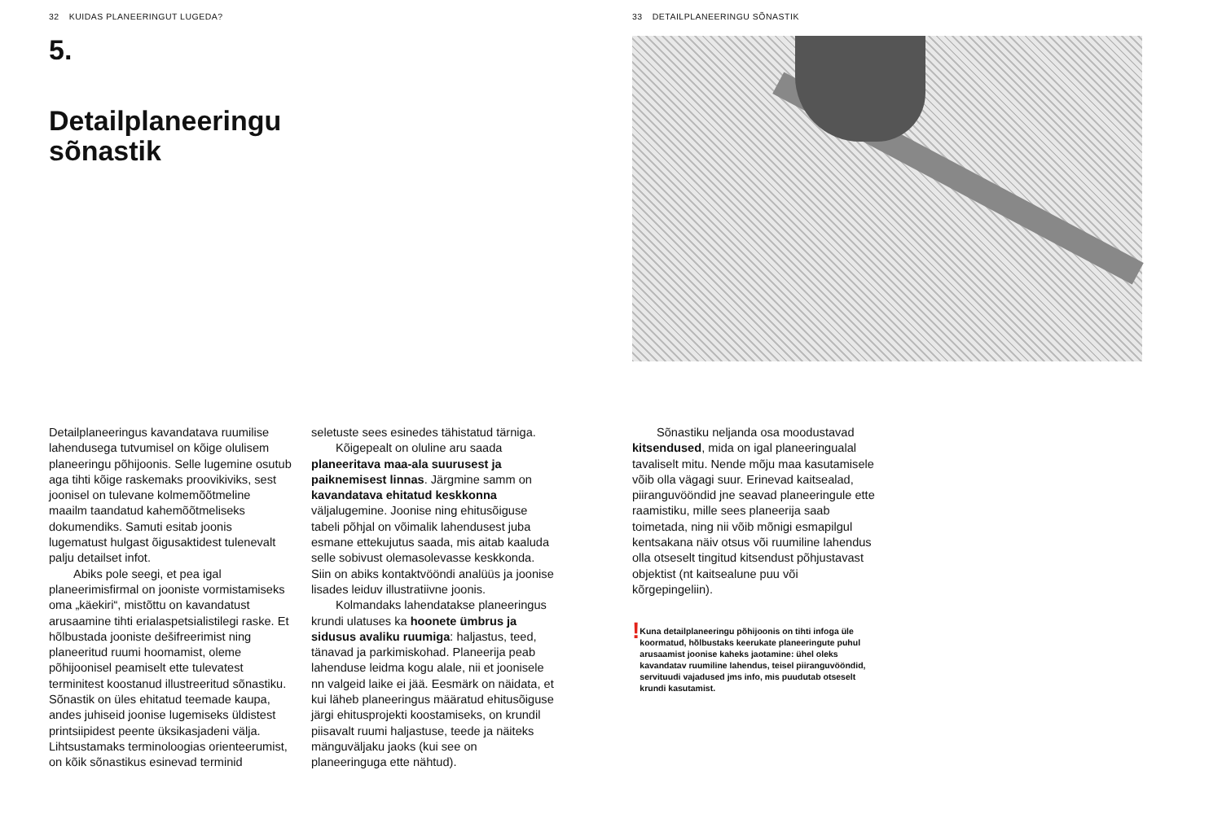32 KUIDAS PLANEERINGUT LUGEDA?
5.
Detailplaneeringu
sõnastik
Detailplaneeringus kavandatava ruumilise lahendusega tutvumisel on kõige olulisem planeeringu põhijoonis. Selle lugemine osutub aga tihti kõige raskemaks proovikiviks, sest joonisel on tulevane kolmemõõtmeline maailm taandatud kahemõõtmeliseks dokumendiks. Samuti esitab joonis lugematust hulgast õigusaktidest tulenevalt palju detailset infot.
Abiks pole seegi, et pea igal planeerimisfirmal on jooniste vormistamiseks oma „käekiri“, mistõttu on kavandatust arusaamine tihti erialaspetsialistilegi raske. Et hõlbustada jooniste dešifreerimist ning planeeritud ruumi hoomamist, oleme põhijoonisel peamiselt ette tulevatest terminitest koostanud illustreeritud sõnastiku. Sõnastik on üles ehitatud teemade kaupa, andes juhiseid joonise lugemiseks üldistest printsiipidest peente üksikasjadeni välja. Lihtsustamaks terminoloogias orienteerumist, on kõik sõnastikus esinevad terminid
seletuste sees esinedes tähistatud tärniga.
Kõigepealt on oluline aru saada planeeritava maa-ala suurusest ja paiknemisest linnas. Järgmine samm on kavandatava ehitatud keskkonna väljalugemine. Joonise ning ehitusõiguse tabeli põhjal on võimalik lahendusest juba esmane ettekujutus saada, mis aitab kaaluda selle sobivust olemasolevasse keskkonda. Siin on abiks kontaktvööndi analüüs ja joonise lisades leiduv illustratiivne joonis.
Kolmandaks lahendatakse planeeringus krundi ulatuses ka hoonete ümbrus ja sidusus avaliku ruumiga: haljastus, teed, tänavad ja parkimiskohad. Planeerija peab lahenduse leidma kogu alale, nii et joonisele nn valgeid laike ei jää. Eesmärk on näidata, et kui läheb planeeringus määratud ehitusõiguse järgi ehitusprojekti koostamiseks, on krundil piisavalt ruumi haljastuse, teede ja näiteks mänguväljaku jaoks (kui see on planeeringuga ette nähtud).
33 DETAILPLANEERINGU SÕNASTIK
Sõnastiku neljanda osa moodustavad kitsendused, mida on igal planeeringualal tavaliselt mitu. Nende mõju maa kasutamisele võib olla vägagi suur. Erinevad kaitsealad, piiranguvööndid jne seavad planeeringule ette raamistiku, mille sees planeerija saab toimetada, ning nii võib mõnigi esmapilgul kentsakana näiv otsus või ruumiline lahendus olla otseselt tingitud kitsendust põhjustavast objektist (nt kaitsealune puu või kõrgepingeliin).
!
Kuna detailplaneeringu põhijoonis on tihti infoga üle koormatud, hõlbustaks keerukate planeeringute puhul arusaamist joonise kaheks jaotamine: ühel oleks kavandatav ruumiline lahendus, teisel piiranguvööndid, servituudi vajadused jms info, mis puudutab otseselt krundi kasutamist.